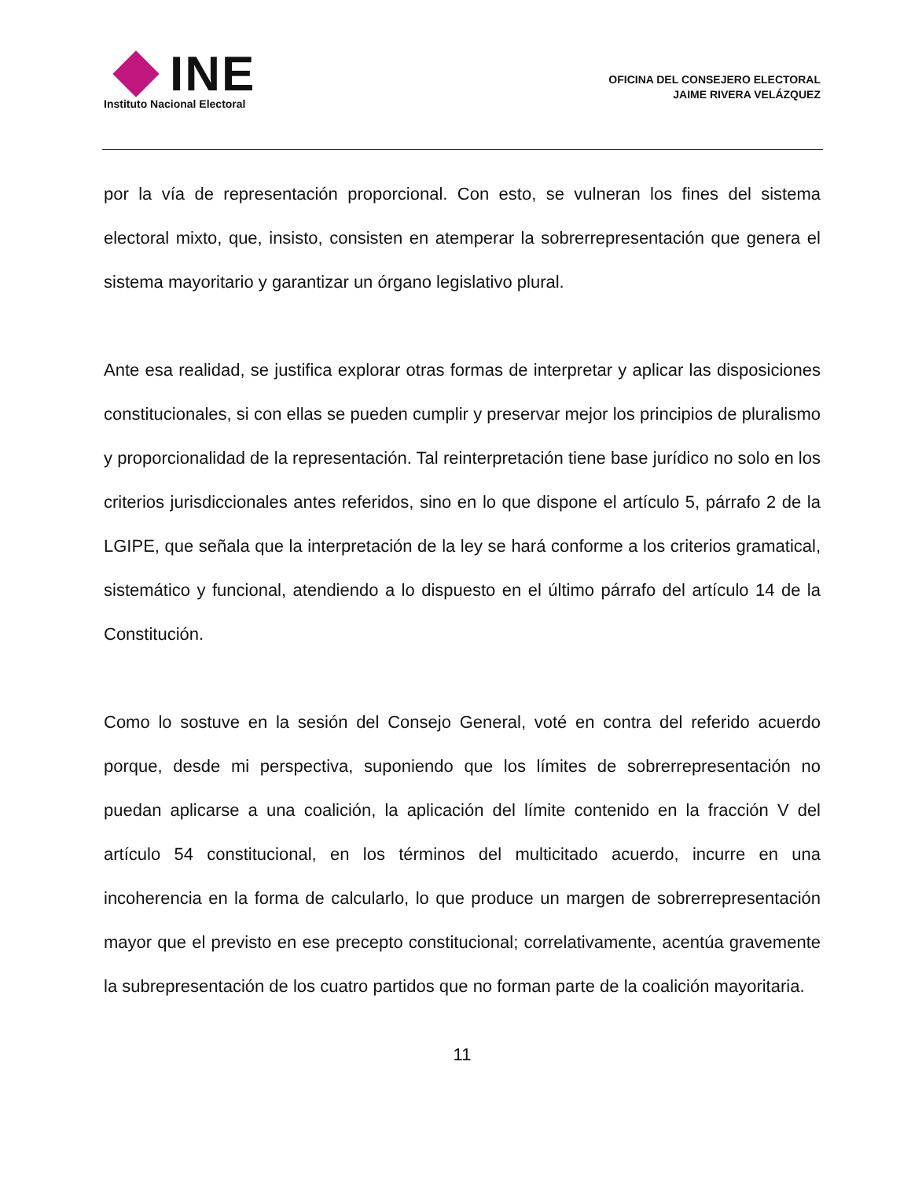INE
Instituto Nacional Electoral
OFICINA DEL CONSEJERO ELECTORAL
JAIME RIVERA VELÁZQUEZ
por la vía de representación proporcional. Con esto, se vulneran los fines del sistema electoral mixto, que, insisto, consisten en atemperar la sobrerrepresentación que genera el sistema mayoritario y garantizar un órgano legislativo plural.
Ante esa realidad, se justifica explorar otras formas de interpretar y aplicar las disposiciones constitucionales, si con ellas se pueden cumplir y preservar mejor los principios de pluralismo y proporcionalidad de la representación. Tal reinterpretación tiene base jurídico no solo en los criterios jurisdiccionales antes referidos, sino en lo que dispone el artículo 5, párrafo 2 de la LGIPE, que señala que la interpretación de la ley se hará conforme a los criterios gramatical, sistemático y funcional, atendiendo a lo dispuesto en el último párrafo del artículo 14 de la Constitución.
Como lo sostuve en la sesión del Consejo General, voté en contra del referido acuerdo porque, desde mi perspectiva, suponiendo que los límites de sobrerrepresentación no puedan aplicarse a una coalición, la aplicación del límite contenido en la fracción V del artículo 54 constitucional, en los términos del multicitado acuerdo, incurre en una incoherencia en la forma de calcularlo, lo que produce un margen de sobrerrepresentación mayor que el previsto en ese precepto constitucional; correlativamente, acentúa gravemente la subrepresentación de los cuatro partidos que no forman parte de la coalición mayoritaria.
11